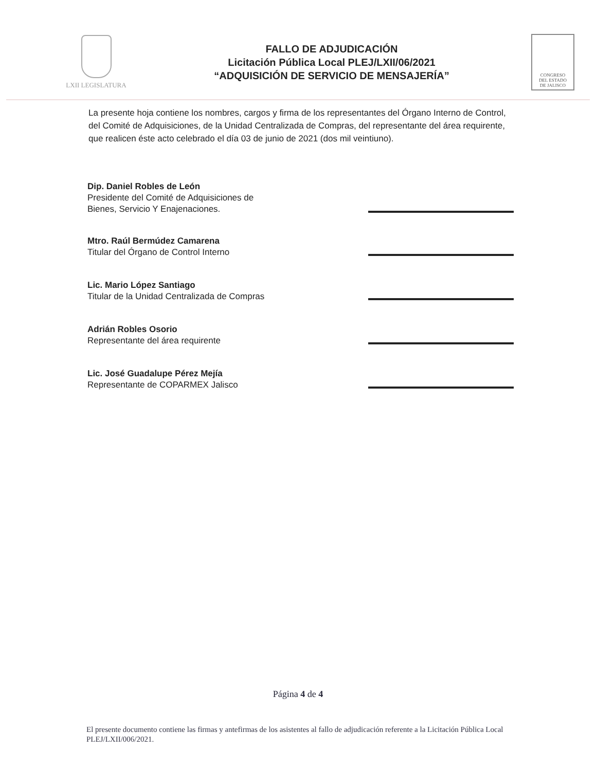LXII LEGISLATURA
FALLO DE ADJUDICACIÓN
Licitación Pública Local PLEJ/LXII/06/2021
“ADQUISICIÓN DE SERVICIO DE MENSAJERÍA”
CONGRESO
DEL ESTADO
DE JALISCO
La presente hoja contiene los nombres, cargos y firma de los representantes del Órgano Interno de Control, del Comité de Adquisiciones, de la Unidad Centralizada de Compras, del representante del área requirente, que realicen éste acto celebrado el día 03 de junio de 2021 (dos mil veintiuno).
Dip. Daniel Robles de León
Presidente del Comité de Adquisiciones de
Bienes, Servicio Y Enajenaciones.
Mtro. Raúl Bermúdez Camarena
Titular del Órgano de Control Interno
Lic. Mario López Santiago
Titular de la Unidad Centralizada de Compras
Adrián Robles Osorio
Representante del área requirente
Lic. José Guadalupe Pérez Mejía
Representante de COPARMEX Jalisco
Página 4 de 4
El presente documento contiene las firmas y antefirmas de los asistentes al fallo de adjudicación referente a la Licitación Pública Local PLEJ/LXII/006/2021.